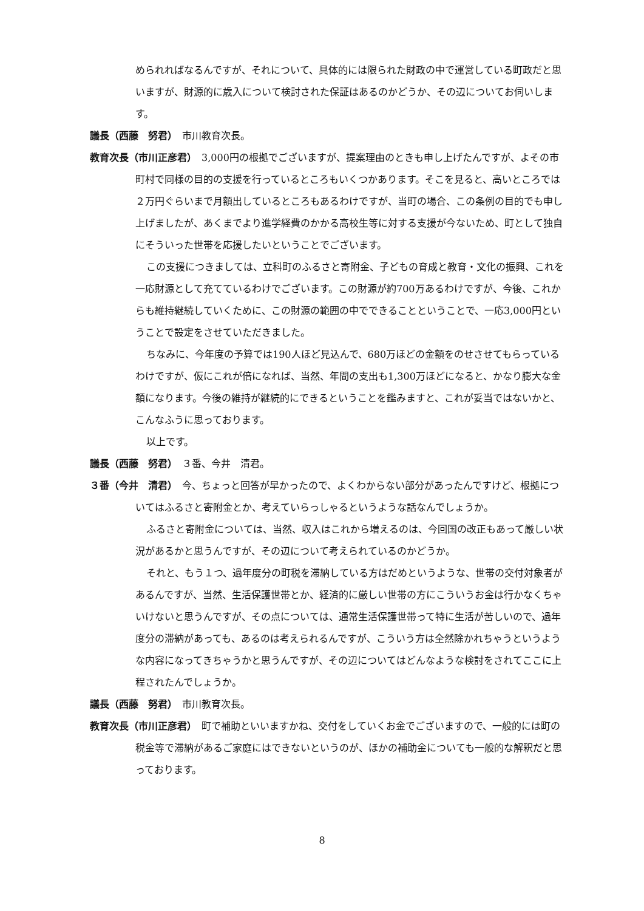められればなるんですが、それについて、具体的には限られた財政の中で運営している町政だと思いますが、財源的に歳入について検討された保証はあるのかどうか、その辺についてお伺いします。
議長（西藤　努君）　市川教育次長。
教育次長（市川正彦君）　3,000円の根拠でございますが、提案理由のときも申し上げたんですが、よその市町村で同様の目的の支援を行っているところもいくつかあります。そこを見ると、高いところでは２万円ぐらいまで月額出しているところもあるわけですが、当町の場合、この条例の目的でも申し上げましたが、あくまでより進学経費のかかる高校生等に対する支援が今ないため、町として独自にそういった世帯を応援したいということでございます。
この支援につきましては、立科町のふるさと寄附金、子どもの育成と教育・文化の振興、これを一応財源として充てているわけでございます。この財源が約700万あるわけですが、今後、これからも維持継続していくために、この財源の範囲の中でできることということで、一応3,000円ということで設定をさせていただきました。
ちなみに、今年度の予算では190人ほど見込んで、680万ほどの金額をのせさせてもらっているわけですが、仮にこれが倍になれば、当然、年間の支出も1,300万ほどになると、かなり膨大な金額になります。今後の維持が継続的にできるということを鑑みますと、これが妥当ではないかと、こんなふうに思っております。
以上です。
議長（西藤　努君）　３番、今井　清君。
３番（今井　清君）　今、ちょっと回答が早かったので、よくわからない部分があったんですけど、根拠についてはふるさと寄附金とか、考えていらっしゃるというような話なんでしょうか。
ふるさと寄附金については、当然、収入はこれから増えるのは、今回国の改正もあって厳しい状況があるかと思うんですが、その辺について考えられているのかどうか。
それと、もう１つ、過年度分の町税を滞納している方はだめというような、世帯の交付対象者があるんですが、当然、生活保護世帯とか、経済的に厳しい世帯の方にこういうお金は行かなくちゃいけないと思うんですが、その点については、通常生活保護世帯って特に生活が苦しいので、過年度分の滞納があっても、あるのは考えられるんですが、こういう方は全然除かれちゃうというような内容になってきちゃうかと思うんですが、その辺についてはどんなような検討をされてここに上程されたんでしょうか。
議長（西藤　努君）　市川教育次長。
教育次長（市川正彦君）　町で補助といいますかね、交付をしていくお金でございますので、一般的には町の税金等で滞納があるご家庭にはできないというのが、ほかの補助金についても一般的な解釈だと思っております。
8